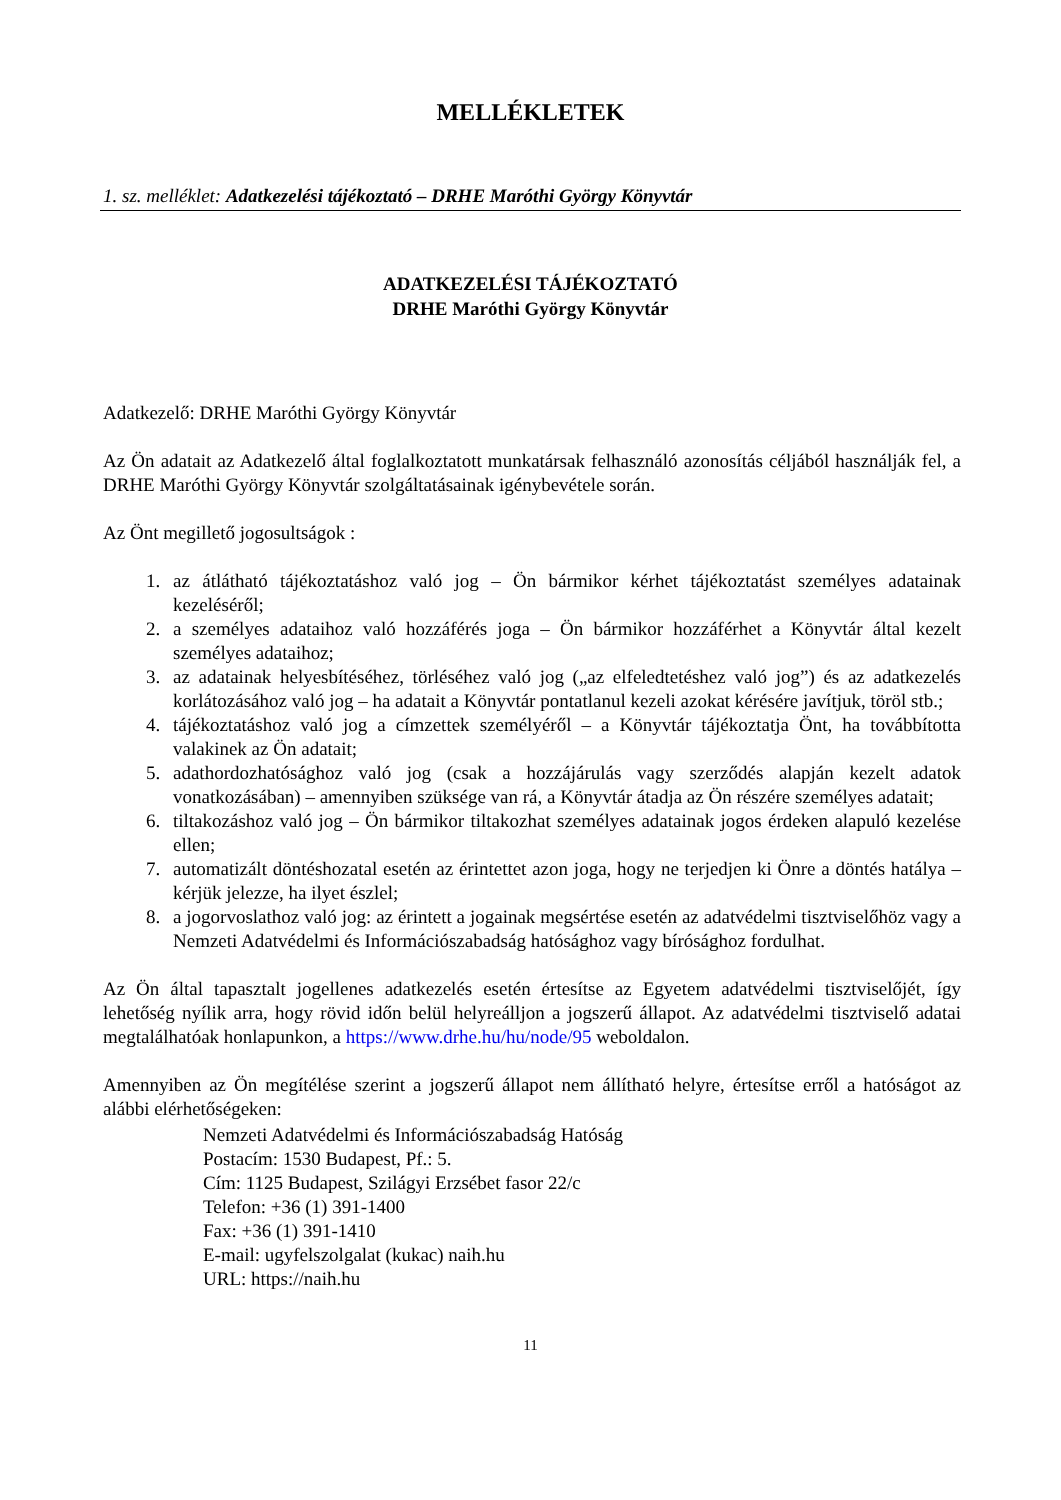MELLÉKLETEK
1. sz. melléklet: Adatkezelési tájékoztató – DRHE Maróthi György Könyvtár
ADATKEZELÉSI TÁJÉKOZTATÓ
DRHE Maróthi György Könyvtár
Adatkezelő: DRHE Maróthi György Könyvtár
Az Ön adatait az Adatkezelő által foglalkoztatott munkatársak felhasználó azonosítás céljából használják fel, a DRHE Maróthi György Könyvtár szolgáltatásainak igénybevétele során.
Az Önt megillető jogosultságok :
1. az átlátható tájékoztatáshoz való jog – Ön bármikor kérhet tájékoztatást személyes adatainak kezeléséről;
2. a személyes adataihoz való hozzáférés joga – Ön bármikor hozzáférhet a Könyvtár által kezelt személyes adataihoz;
3. az adatainak helyesbítéséhez, törléséhez való jog („az elfeledtetéshez való jog”) és az adatkezelés korlátozásához való jog – ha adatait a Könyvtár pontatlanul kezeli azokat kérésére javítjuk, töröl stb.;
4. tájékoztatáshoz való jog a címzettek személyéről – a Könyvtár tájékoztatja Önt, ha továbbította valakinek az Ön adatait;
5. adathordozhatósághoz való jog (csak a hozzájárulás vagy szerződés alapján kezelt adatok vonatkozásában) – amennyiben szüksége van rá, a Könyvtár átadja az Ön részére személyes adatait;
6. tiltakozáshoz való jog – Ön bármikor tiltakozhat személyes adatainak jogos érdeken alapuló kezelése ellen;
7. automatizált döntéshozatal esetén az érintettet azon joga, hogy ne terjedjen ki Önre a döntés hatálya – kérjük jelezze, ha ilyet észlel;
8. a jogorvoslathoz való jog: az érintett a jogainak megsértése esetén az adatvédelmi tisztviselőhöz vagy a Nemzeti Adatvédelmi és Információszabadság hatósághoz vagy bírósághoz fordulhat.
Az Ön által tapasztalt jogellenes adatkezelés esetén értesítse az Egyetem adatvédelmi tisztviselőjét, így lehetőség nyílik arra, hogy rövid időn belül helyreálljon a jogszerű állapot. Az adatvédelmi tisztviselő adatai megtalálhatóak honlapunkon, a https://www.drhe.hu/hu/node/95 weboldalon.
Amennyiben az Ön megítélése szerint a jogszerű állapot nem állítható helyre, értesítse erről a hatóságot az alábbi elérhetőségeken:
Nemzeti Adatvédelmi és Információszabadság Hatóság
Postacím: 1530 Budapest, Pf.: 5.
Cím: 1125 Budapest, Szilágyi Erzsébet fasor 22/c
Telefon: +36 (1) 391-1400
Fax: +36 (1) 391-1410
E-mail: ugyfelszolgalat (kukac) naih.hu
URL: https://naih.hu
11